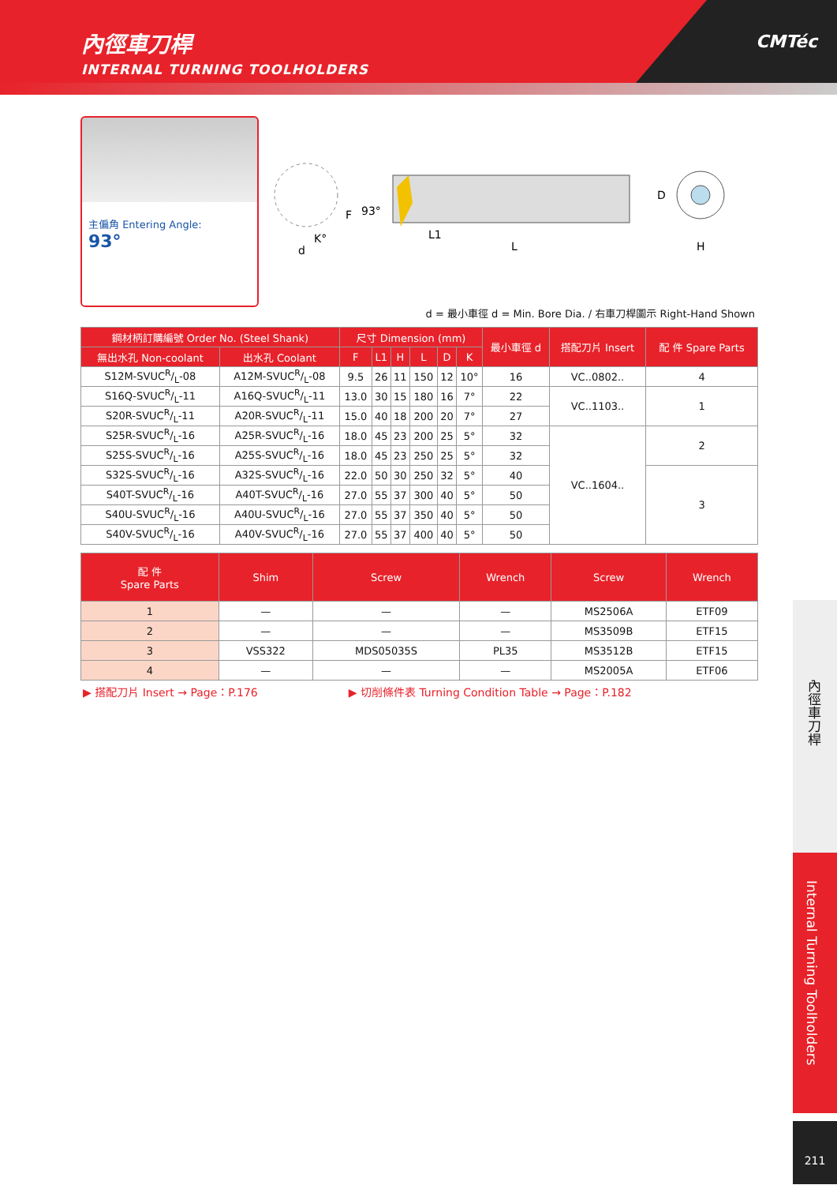內徑車刀桿
INTERNAL TURNING TOOLHOLDERS
CMTéc
主偏角 Entering Angle:
93°
F
93°
L1
L
D
H
d
K°
d = 最小車徑 d = Min. Bore Dia. / 右車刀桿圖示 Right-Hand Shown
| 鋼材柄訂購編號 Order No. (Steel Shank) | | 尺寸 Dimension (mm) | | | | | | 最小車徑 d | 搭配刀片 Insert | 配 件 Spare Parts |
| --- | --- | --- | --- | --- | --- | --- | --- | --- | --- | --- |
| 無出水孔 Non-coolant | 出水孔 Coolant | F | L1 | H | L | D | K | | | |
| S12M-SVUCR/L-08 | A12M-SVUCR/L-08 | 9.5 | 26 | 11 | 150 | 12 | 10° | 16 | VC..0802.. | 4 |
| S16Q-SVUCR/L-11 | A16Q-SVUCR/L-11 | 13.0 | 30 | 15 | 180 | 16 | 7° | 22 | VC..1103.. | 1 |
| S20R-SVUCR/L-11 | A20R-SVUCR/L-11 | 15.0 | 40 | 18 | 200 | 20 | 7° | 27 | | |
| S25R-SVUCR/L-16 | A25R-SVUCR/L-16 | 18.0 | 45 | 23 | 200 | 25 | 5° | 32 | VC..1604.. | 2 |
| S25S-SVUCR/L-16 | A25S-SVUCR/L-16 | 18.0 | 45 | 23 | 250 | 25 | 5° | 32 | | |
| S32S-SVUCR/L-16 | A32S-SVUCR/L-16 | 22.0 | 50 | 30 | 250 | 32 | 5° | 40 | | 3 |
| S40T-SVUCR/L-16 | A40T-SVUCR/L-16 | 27.0 | 55 | 37 | 300 | 40 | 5° | 50 | | |
| S40U-SVUCR/L-16 | A40U-SVUCR/L-16 | 27.0 | 55 | 37 | 350 | 40 | 5° | 50 | | |
| S40V-SVUCR/L-16 | A40V-SVUCR/L-16 | 27.0 | 55 | 37 | 400 | 40 | 5° | 50 | | |
| 配 件 Spare Parts | Shim | Screw | Wrench | Screw | Wrench |
| --- | --- | --- | --- | --- | --- |
| 1 | — | — | — | MS2506A | ETF09 |
| 2 | — | — | — | MS3509B | ETF15 |
| 3 | VSS322 | MDS05035S | PL35 | MS3512B | ETF15 |
| 4 | — | — | — | MS2005A | ETF06 |
▶ 搭配刀片 Insert → Page：P.176 ▶ 切削條件表 Turning Condition Table → Page：P.182
內徑車刀桿
Internal Turning Toolholders
211